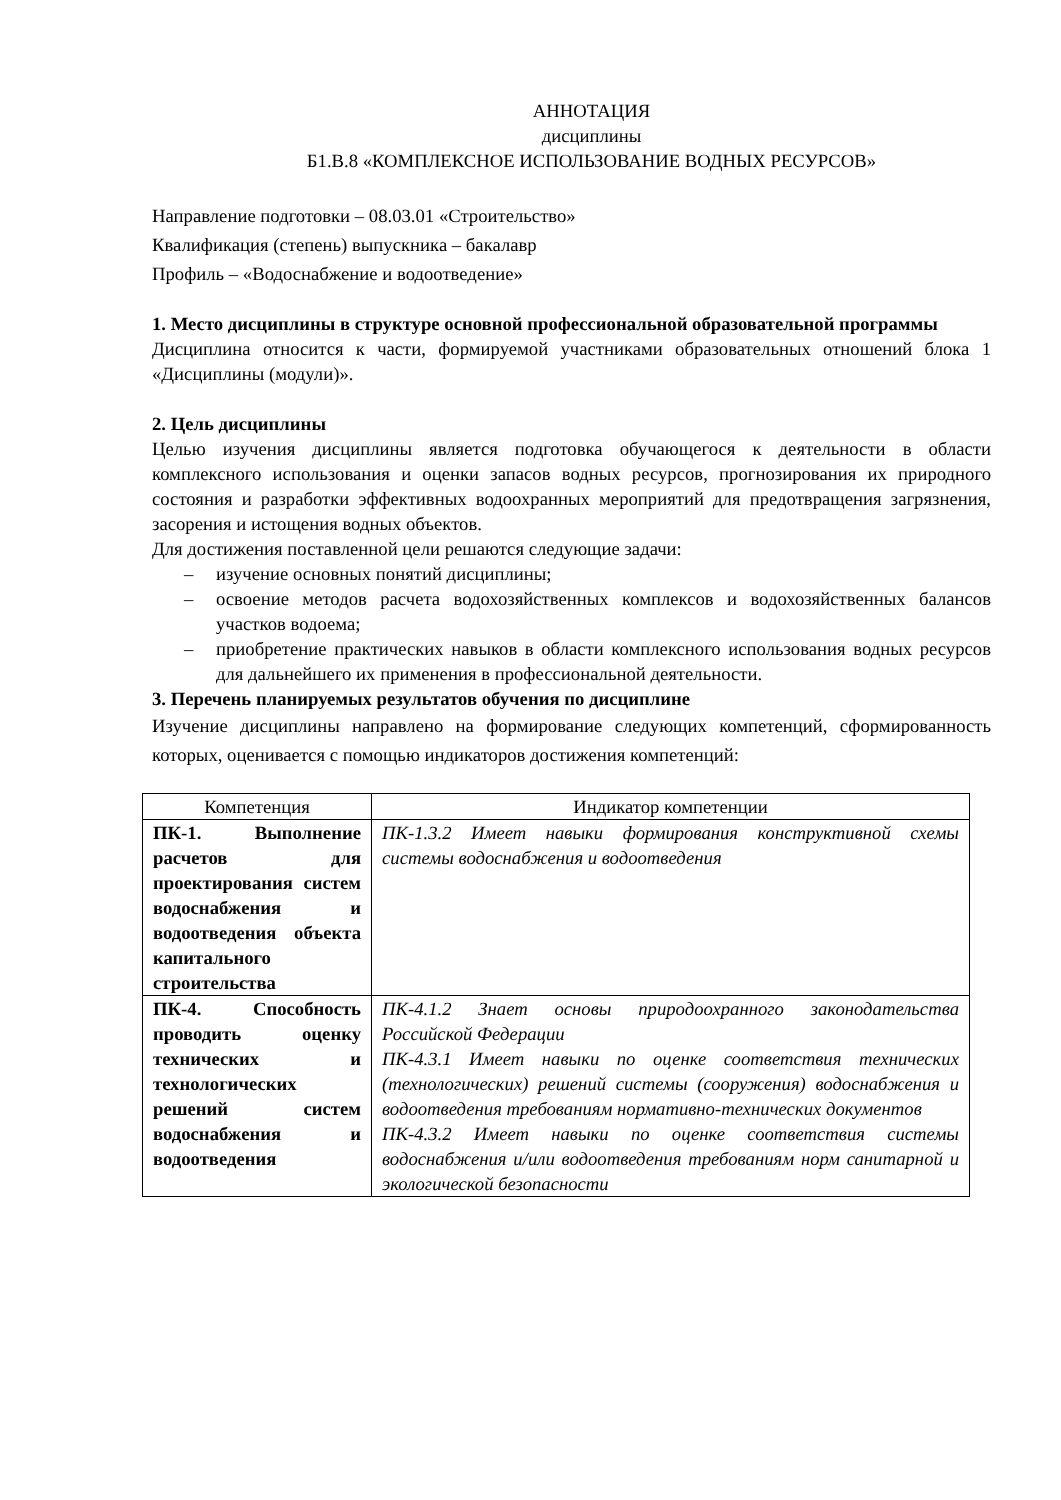АННОТАЦИЯ
дисциплины
Б1.В.8 «КОМПЛЕКСНОЕ ИСПОЛЬЗОВАНИЕ ВОДНЫХ РЕСУРСОВ»
Направление подготовки – 08.03.01 «Строительство»
Квалификация (степень) выпускника – бакалавр
Профиль – «Водоснабжение и водоотведение»
1. Место дисциплины в структуре основной профессиональной образовательной программы
Дисциплина относится к части, формируемой участниками образовательных отношений блока 1 «Дисциплины (модули)».
2. Цель дисциплины
Целью изучения дисциплины является подготовка обучающегося к деятельности в области комплексного использования и оценки запасов водных ресурсов, прогнозирования их природного состояния и разработки эффективных водоохранных мероприятий для предотвращения загрязнения, засорения и истощения водных объектов.
Для достижения поставленной цели решаются следующие задачи:
– изучение основных понятий дисциплины;
– освоение методов расчета водохозяйственных комплексов и водохозяйственных балансов участков водоема;
– приобретение практических навыков в области комплексного использования водных ресурсов для дальнейшего их применения в профессиональной деятельности.
3. Перечень планируемых результатов обучения по дисциплине
Изучение дисциплины направлено на формирование следующих компетенций, сформированность которых, оценивается с помощью индикаторов достижения компетенций:
| Компетенция | Индикатор компетенции |
| --- | --- |
| ПК-1. Выполнение расчетов для проектирования систем водоснабжения и водоотведения объекта капитального строительства | ПК-1.3.2 Имеет навыки формирования конструктивной схемы системы водоснабжения и водоотведения |
| ПК-4. Способность проводить оценку технических и технологических решений систем водоснабжения и водоотведения | ПК-4.1.2 Знает основы природоохранного законодательства Российской Федерации ПК-4.3.1 Имеет навыки по оценке соответствия технических (технологических) решений системы (сооружения) водоснабжения и водоотведения требованиям нормативно-технических документов ПК-4.3.2 Имеет навыки по оценке соответствия системы водоснабжения и/или водоотведения требованиям норм санитарной и экологической безопасности |